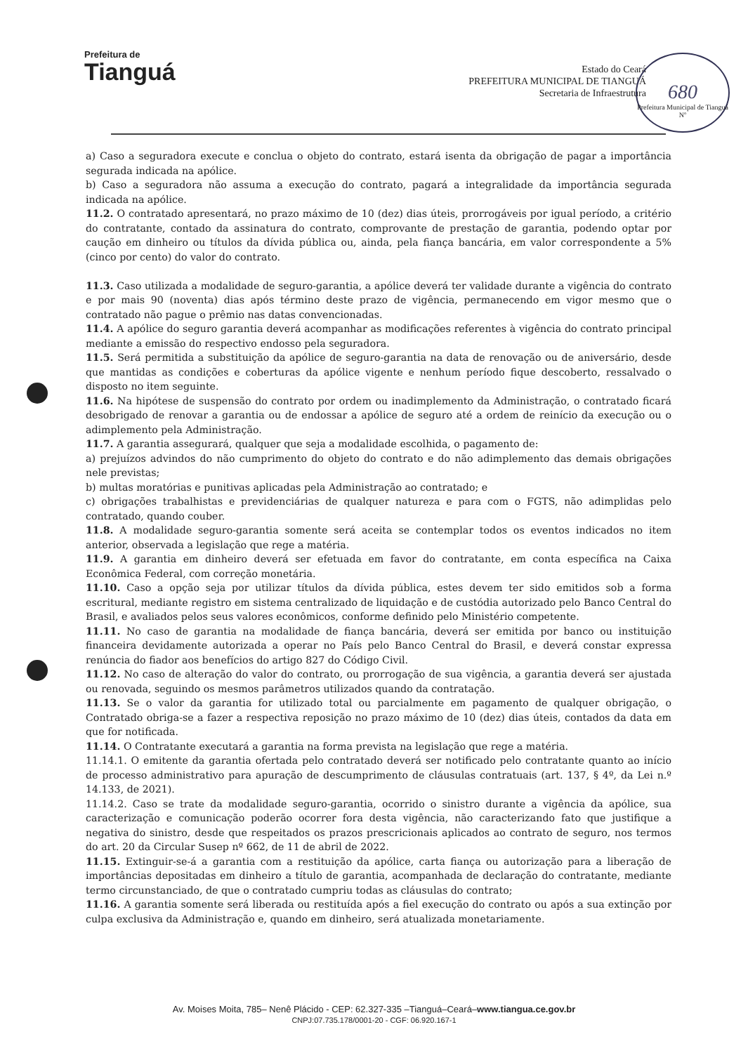Prefeitura de
Tianguá
Estado do Ceará
PREFEITURA MUNICIPAL DE TIANGUÁ
Secretaria de Infraestrutura
680
Prefeitura Municipal de Tianguá Nº
a) Caso a seguradora execute e conclua o objeto do contrato, estará isenta da obrigação de pagar a importância segurada indicada na apólice.
b) Caso a seguradora não assuma a execução do contrato, pagará a integralidade da importância segurada indicada na apólice.
11.2. O contratado apresentará, no prazo máximo de 10 (dez) dias úteis, prorrogáveis por igual período, a critério do contratante, contado da assinatura do contrato, comprovante de prestação de garantia, podendo optar por caução em dinheiro ou títulos da dívida pública ou, ainda, pela fiança bancária, em valor correspondente a 5% (cinco por cento) do valor do contrato.
11.3. Caso utilizada a modalidade de seguro-garantia, a apólice deverá ter validade durante a vigência do contrato e por mais 90 (noventa) dias após término deste prazo de vigência, permanecendo em vigor mesmo que o contratado não pague o prêmio nas datas convencionadas.
11.4. A apólice do seguro garantia deverá acompanhar as modificações referentes à vigência do contrato principal mediante a emissão do respectivo endosso pela seguradora.
11.5. Será permitida a substituição da apólice de seguro-garantia na data de renovação ou de aniversário, desde que mantidas as condições e coberturas da apólice vigente e nenhum período fique descoberto, ressalvado o disposto no item seguinte.
11.6. Na hipótese de suspensão do contrato por ordem ou inadimplemento da Administração, o contratado ficará desobrigado de renovar a garantia ou de endossar a apólice de seguro até a ordem de reinício da execução ou o adimplemento pela Administração.
11.7. A garantia assegurará, qualquer que seja a modalidade escolhida, o pagamento de:
a) prejuízos advindos do não cumprimento do objeto do contrato e do não adimplemento das demais obrigações nele previstas;
b) multas moratórias e punitivas aplicadas pela Administração ao contratado; e
c) obrigações trabalhistas e previdenciárias de qualquer natureza e para com o FGTS, não adimplidas pelo contratado, quando couber.
11.8. A modalidade seguro-garantia somente será aceita se contemplar todos os eventos indicados no item anterior, observada a legislação que rege a matéria.
11.9. A garantia em dinheiro deverá ser efetuada em favor do contratante, em conta específica na Caixa Econômica Federal, com correção monetária.
11.10. Caso a opção seja por utilizar títulos da dívida pública, estes devem ter sido emitidos sob a forma escritural, mediante registro em sistema centralizado de liquidação e de custódia autorizado pelo Banco Central do Brasil, e avaliados pelos seus valores econômicos, conforme definido pelo Ministério competente.
11.11. No caso de garantia na modalidade de fiança bancária, deverá ser emitida por banco ou instituição financeira devidamente autorizada a operar no País pelo Banco Central do Brasil, e deverá constar expressa renúncia do fiador aos benefícios do artigo 827 do Código Civil.
11.12. No caso de alteração do valor do contrato, ou prorrogação de sua vigência, a garantia deverá ser ajustada ou renovada, seguindo os mesmos parâmetros utilizados quando da contratação.
11.13. Se o valor da garantia for utilizado total ou parcialmente em pagamento de qualquer obrigação, o Contratado obriga-se a fazer a respectiva reposição no prazo máximo de 10 (dez) dias úteis, contados da data em que for notificada.
11.14. O Contratante executará a garantia na forma prevista na legislação que rege a matéria.
11.14.1. O emitente da garantia ofertada pelo contratado deverá ser notificado pelo contratante quanto ao início de processo administrativo para apuração de descumprimento de cláusulas contratuais (art. 137, § 4º, da Lei n.º 14.133, de 2021).
11.14.2. Caso se trate da modalidade seguro-garantia, ocorrido o sinistro durante a vigência da apólice, sua caracterização e comunicação poderão ocorrer fora desta vigência, não caracterizando fato que justifique a negativa do sinistro, desde que respeitados os prazos prescricionais aplicados ao contrato de seguro, nos termos do art. 20 da Circular Susep nº 662, de 11 de abril de 2022.
11.15. Extinguir-se-á a garantia com a restituição da apólice, carta fiança ou autorização para a liberação de importâncias depositadas em dinheiro a título de garantia, acompanhada de declaração do contratante, mediante termo circunstanciado, de que o contratado cumpriu todas as cláusulas do contrato;
11.16. A garantia somente será liberada ou restituída após a fiel execução do contrato ou após a sua extinção por culpa exclusiva da Administração e, quando em dinheiro, será atualizada monetariamente.
Av. Moises Moita, 785– Nenê Plácido - CEP: 62.327-335 –Tianguá–Ceará–www.tiangua.ce.gov.br
CNPJ:07.735.178/0001-20 - CGF: 06.920.167-1